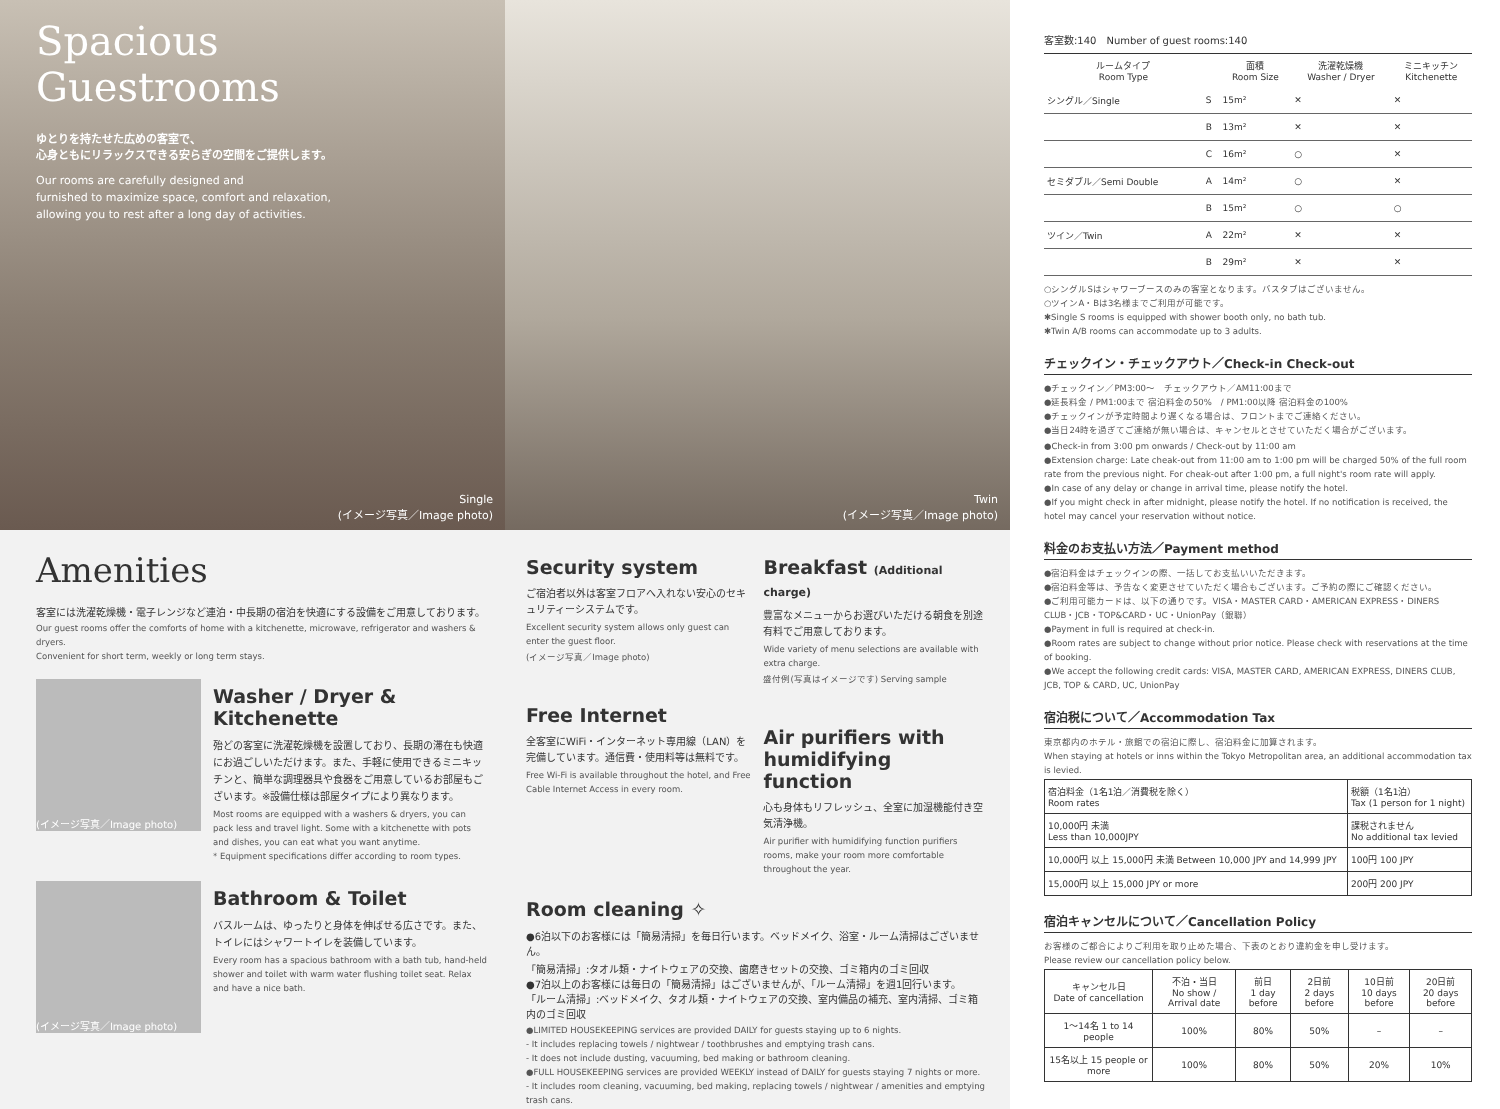Spacious
Guestrooms
ゆとりを持たせた広めの客室で、
心身ともにリラックスできる安らぎの空間をご提供します。
Our rooms are carefully designed and
furnished to maximize space, comfort and relaxation,
allowing you to rest after a long day of activities.
Single
(イメージ写真／Image photo)
Twin
(イメージ写真／Image photo)
Amenities
客室には洗濯乾燥機・電子レンジなど連泊・中長期の宿泊を快適にする設備をご用意しております。
Our guest rooms offer the comforts of home with a kitchenette, microwave, refrigerator and washers & dryers.
Convenient for short term, weekly or long term stays.
(イメージ写真／Image photo)
Washer / Dryer & Kitchenette
殆どの客室に洗濯乾燥機を設置しており、長期の滞在も快適にお過ごしいただけます。また、手軽に使用できるミニキッチンと、簡単な調理器具や食器をご用意しているお部屋もございます。※設備仕様は部屋タイプにより異なります。
Most rooms are equipped with a washers & dryers, you can pack less and travel light. Some with a kitchenette with pots and dishes, you can eat what you want anytime.
* Equipment specifications differ according to room types.
(イメージ写真／Image photo)
Bathroom & Toilet
バスルームは、ゆったりと身体を伸ばせる広さです。また、トイレにはシャワートイレを装備しています。
Every room has a spacious bathroom with a bath tub, hand-held shower and toilet with warm water flushing toilet seat. Relax and have a nice bath.
Security system
ご宿泊者以外は客室フロアへ入れない安心のセキュリティーシステムです。
Excellent security system allows only guest can enter the guest floor.
(イメージ写真／Image photo)
Free Internet
全客室にWiFi・インターネット専用線（LAN）を完備しています。通信費・使用料等は無料です。
Free Wi-Fi is available throughout the hotel, and Free Cable Internet Access in every room.
Breakfast (Additional charge)
豊富なメニューからお選びいただける朝食を別途有料でご用意しております。
Wide variety of menu selections are available with extra charge.
盛付例(写真はイメージです) Serving sample
Air purifiers with humidifying function
心も身体もリフレッシュ、全室に加湿機能付き空気清浄機。
Air purifier with humidifying function purifiers rooms, make your room more comfortable throughout the year.
Room cleaning ✧
●6泊以下のお客様には「簡易清掃」を毎日行います。ベッドメイク、浴室・ルーム清掃はございません。
「簡易清掃」:タオル類・ナイトウェアの交換、歯磨きセットの交換、ゴミ箱内のゴミ回収
●7泊以上のお客様には毎日の「簡易清掃」はございませんが、「ルーム清掃」を週1回行います。
「ルーム清掃」:ベッドメイク、タオル類・ナイトウェアの交換、室内備品の補充、室内清掃、ゴミ箱内のゴミ回収
●LIMITED HOUSEKEEPING services are provided DAILY for guests staying up to 6 nights.
- It includes replacing towels / nightwear / toothbrushes and emptying trash cans.
- It does not include dusting, vacuuming, bed making or bathroom cleaning.
●FULL HOUSEKEEPING services are provided WEEKLY instead of DAILY for guests staying 7 nights or more.
- It includes room cleaning, vacuuming, bed making, replacing towels / nightwear / amenities and emptying trash cans.
客室数:140　Number of guest rooms:140
| ルームタイプ Room Type | | 面積 Room Size | 洗濯乾燥機 Washer / Dryer | ミニキッチン Kitchenette |
| --- | --- | --- | --- | --- |
| シングル／Single | S | 15m² | ✕ | ✕ |
| | B | 13m² | ✕ | ✕ |
| | C | 16m² | ○ | ✕ |
| セミダブル／Semi Double | A | 14m² | ○ | ✕ |
| | B | 15m² | ○ | ○ |
| ツイン／Twin | A | 22m² | ✕ | ✕ |
| | B | 29m² | ✕ | ✕ |
○シングルSはシャワーブースのみの客室となります。バスタブはございません。
○ツインA・Bは3名様までご利用が可能です。
✱Single S rooms is equipped with shower booth only, no bath tub.
✱Twin A/B rooms can accommodate up to 3 adults.
チェックイン・チェックアウト／Check-in Check-out
●チェックイン／PM3:00〜　チェックアウト／AM11:00まで
●延長料金 / PM1:00まで 宿泊料金の50%　/ PM1:00以降 宿泊料金の100%
●チェックインが予定時間より遅くなる場合は、フロントまでご連絡ください。
●当日24時を過ぎてご連絡が無い場合は、キャンセルとさせていただく場合がございます。
●Check-in from 3:00 pm onwards / Check-out by 11:00 am
●Extension charge: Late cheak-out from 11:00 am to 1:00 pm will be charged 50% of the full room rate from the previous night. For cheak-out after 1:00 pm, a full night's room rate will apply.
●In case of any delay or change in arrival time, please notify the hotel.
●If you might check in after midnight, please notify the hotel. If no notification is received, the hotel may cancel your reservation without notice.
料金のお支払い方法／Payment method
●宿泊料金はチェックインの際、一括してお支払いいただきます。
●宿泊料金等は、予告なく変更させていただく場合もございます。ご予約の際にご確認ください。
●ご利用可能カードは、以下の通りです。VISA・MASTER CARD・AMERICAN EXPRESS・DINERS CLUB・JCB・TOP&CARD・UC・UnionPay（銀聯）
●Payment in full is required at check-in.
●Room rates are subject to change without prior notice. Please check with reservations at the time of booking.
●We accept the following credit cards: VISA, MASTER CARD, AMERICAN EXPRESS, DINERS CLUB, JCB, TOP & CARD, UC, UnionPay
宿泊税について／Accommodation Tax
東京都内のホテル・旅館での宿泊に際し、宿泊料金に加算されます。
When staying at hotels or inns within the Tokyo Metropolitan area, an additional accommodation tax is levied.
| 宿泊料金（1名1泊／消費税を除く） Room rates | 税額（1名1泊） Tax (1 person for 1 night) |
| 10,000円 未満 Less than 10,000JPY | 課税されません No additional tax levied |
| 10,000円 以上 15,000円 未満 Between 10,000 JPY and 14,999 JPY | 100円 100 JPY |
| 15,000円 以上 15,000 JPY or more | 200円 200 JPY |
宿泊キャンセルについて／Cancellation Policy
お客様のご都合によりご利用を取り止めた場合、下表のとおり違約金を申し受けます。
Please review our cancellation policy below.
| キャンセル日 Date of cancellation | 不泊・当日 No show / Arrival date | 前日 1 day before | 2日前 2 days before | 10日前 10 days before | 20日前 20 days before |
| 1〜14名 1 to 14 people | 100% | 80% | 50% | – | – |
| 15名以上 15 people or more | 100% | 80% | 50% | 20% | 10% |